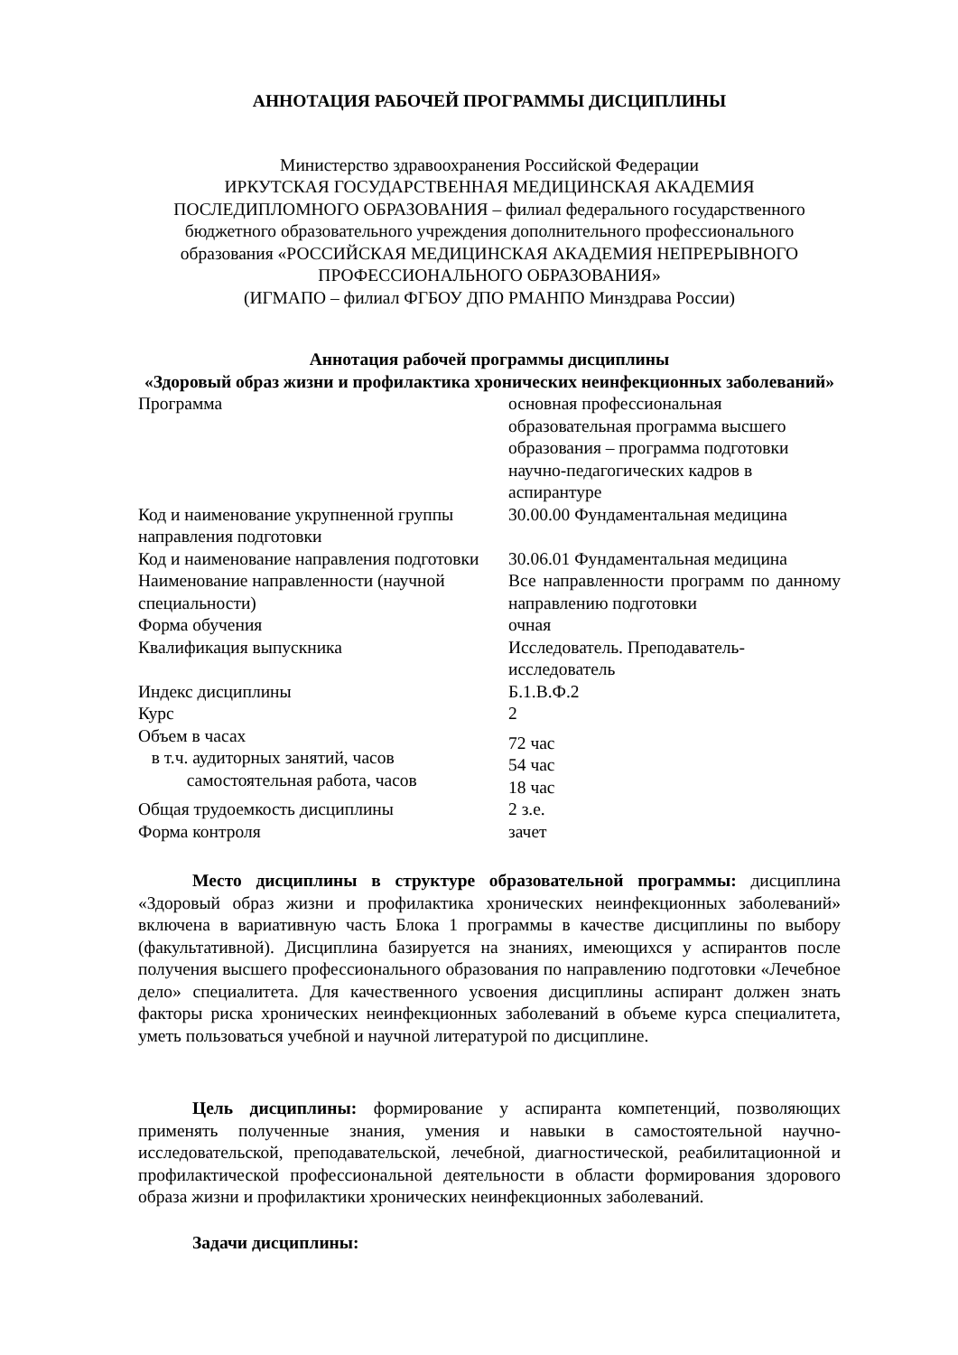АННОТАЦИЯ РАБОЧЕЙ ПРОГРАММЫ ДИСЦИПЛИНЫ
Министерство здравоохранения Российской Федерации
ИРКУТСКАЯ ГОСУДАРСТВЕННАЯ МЕДИЦИНСКАЯ АКАДЕМИЯ
ПОСЛЕДИПЛОМНОГО ОБРАЗОВАНИЯ – филиал федерального государственного бюджетного образовательного учреждения дополнительного профессионального образования «РОССИЙСКАЯ МЕДИЦИНСКАЯ АКАДЕМИЯ НЕПРЕРЫВНОГО ПРОФЕССИОНАЛЬНОГО ОБРАЗОВАНИЯ»
(ИГМАПО – филиал ФГБОУ ДПО РМАНПО Минздрава России)
Аннотация рабочей программы дисциплины
«Здоровый образ жизни и профилактика хронических неинфекционных заболеваний»
| Программа | основная профессиональная образовательная программа высшего образования – программа подготовки научно-педагогических кадров в аспирантуре |
| Код и наименование укрупненной группы направления подготовки | 30.00.00 Фундаментальная медицина |
| Код и наименование направления подготовки | 30.06.01 Фундаментальная медицина |
| Наименование направленности (научной специальности) | Все направленности программ по данному направлению подготовки |
| Форма обучения | очная |
| Квалификация выпускника | Исследователь. Преподаватель-исследователь |
| Индекс дисциплины | Б.1.В.Ф.2 |
| Курс | 2 |
| Объем в часах в т.ч. аудиторных занятий, часов самостоятельная работа, часов | 72 час 54 час 18 час |
| Общая трудоемкость дисциплины | 2 з.е. |
| Форма контроля | зачет |
Место дисциплины в структуре образовательной программы: дисциплина «Здоровый образ жизни и профилактика хронических неинфекционных заболеваний» включена в вариативную часть Блока 1 программы в качестве дисциплины по выбору (факультативной). Дисциплина базируется на знаниях, имеющихся у аспирантов после получения высшего профессионального образования по направлению подготовки «Лечебное дело» специалитета. Для качественного усвоения дисциплины аспирант должен знать факторы риска хронических неинфекционных заболеваний в объеме курса специалитета, уметь пользоваться учебной и научной литературой по дисциплине.
Цель дисциплины: формирование у аспиранта компетенций, позволяющих применять полученные знания, умения и навыки в самостоятельной научно-исследовательской, преподавательской, лечебной, диагностической, реабилитационной и профилактической профессиональной деятельности в области формирования здорового образа жизни и профилактики хронических неинфекционных заболеваний.
Задачи дисциплины: